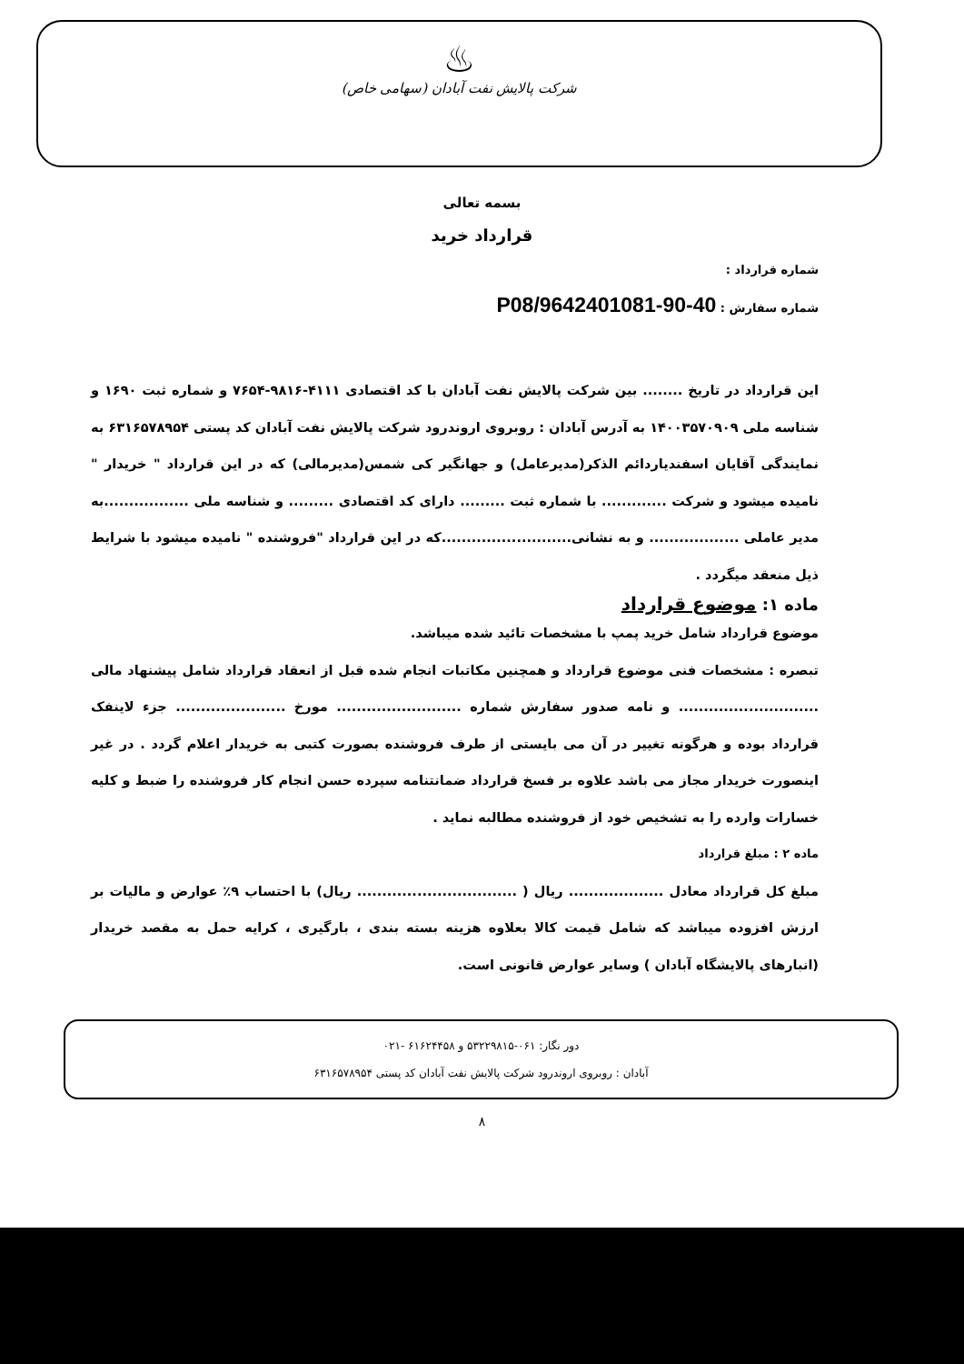♨
شرکت پالایش نفت آبادان (سهامی خاص)
بسمه تعالی
قرارداد خرید
شماره قرارداد :
شماره سفارش : 40-90-9642401081/P08
این قرارداد در تاریخ ........ بین شرکت پالایش نفت آبادان با کد اقتصادی ۴۱۱۱-۹۸۱۶-۷۶۵۴ و شماره ثبت ۱۶۹۰ و شناسه ملی ۱۴۰۰۳۵۷۰۹۰۹ به آدرس آبادان : روبروی اروندرود شرکت پالایش نفت آبادان کد پستی ۶۳۱۶۵۷۸۹۵۴ به نمایندگی آقایان اسفندیاردائم الذکر(مدیرعامل) و جهانگیر کی شمس(مدیرمالی) که در این قرارداد " خریدار " نامیده میشود و شرکت ............. با شماره ثبت ......... دارای کد اقتصادی ......... و شناسه ملی .................به مدیر عاملی .................. و به نشانی..........................که در این قرارداد "فروشنده " نامیده میشود با شرایط ذیل منعقد میگردد .
ماده ۱: موضوع قرارداد
موضوع قرارداد شامل خرید پمپ با مشخصات تائید شده میباشد.
تبصره : مشخصات فنی موضوع قرارداد و همچنین مکاتبات انجام شده قبل از انعقاد قرارداد شامل پیشنهاد مالی ............................ و نامه صدور سفارش شماره ......................... مورخ ...................... جزء لاینفک قرارداد بوده و هرگونه تغییر در آن می بایستی از طرف فروشنده بصورت کتبی به خریدار اعلام گردد . در غیر اینصورت خریدار مجاز می باشد علاوه بر فسخ قرارداد ضمانتنامه سپرده حسن انجام کار فروشنده را ضبط و کلیه خسارات وارده را به تشخیص خود از فروشنده مطالبه نماید .
ماده ۲ : مبلغ قرارداد
مبلغ کل قرارداد معادل ................... ریال ( ................................ ریال) با احتساب ۹٪ عوارض و مالیات بر ارزش افزوده میباشد که شامل قیمت کالا بعلاوه هزینه بسته بندی ، بارگیری ، کرایه حمل به مقصد خریدار (انبارهای پالایشگاه آبادان ) وسایر عوارض قانونی است.
دور نگار: ۰۶۱-۵۳۲۲۹۸۱۵ و ۶۱۶۲۴۴۵۸ -۰۲۱
آبادان : روبروی اروندرود شرکت پالایش نفت آبادان کد پستی ۶۳۱۶۵۷۸۹۵۴
۸